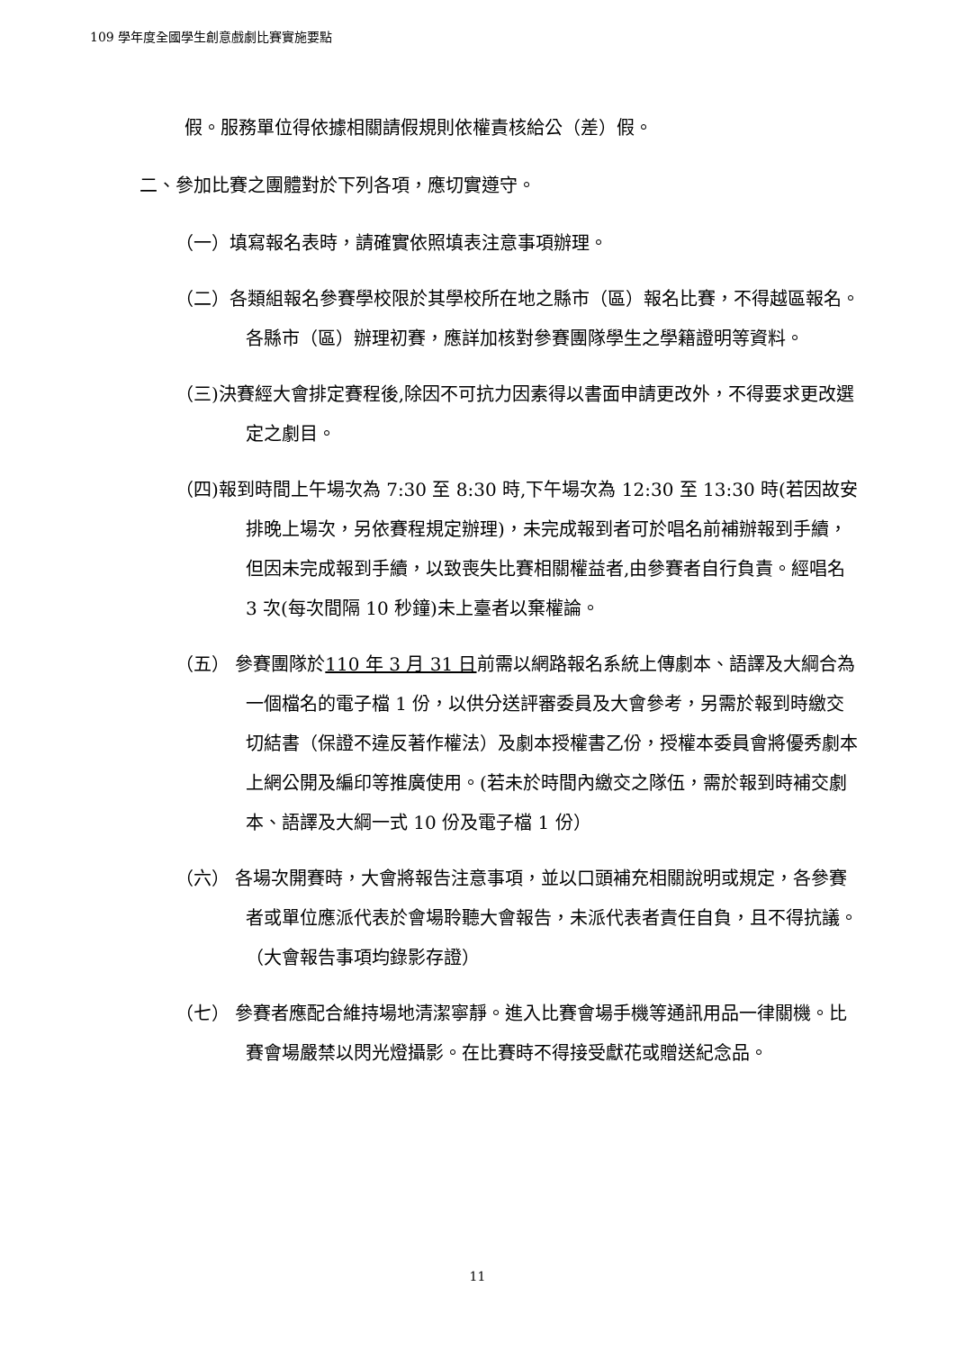109 學年度全國學生創意戲劇比賽實施要點
假。服務單位得依據相關請假規則依權責核給公（差）假。
二、參加比賽之團體對於下列各項，應切實遵守。
（一）填寫報名表時，請確實依照填表注意事項辦理。
（二）各類組報名參賽學校限於其學校所在地之縣市（區）報名比賽，不得越區報名。各縣市（區）辦理初賽，應詳加核對參賽團隊學生之學籍證明等資料。
（三)決賽經大會排定賽程後,除因不可抗力因素得以書面申請更改外，不得要求更改選定之劇目。
（四)報到時間上午場次為 7:30 至 8:30 時,下午場次為 12:30 至 13:30 時(若因故安排晚上場次，另依賽程規定辦理)，未完成報到者可於唱名前補辦報到手續，但因未完成報到手續，以致喪失比賽相關權益者,由參賽者自行負責。經唱名 3 次(每次間隔 10 秒鐘)未上臺者以棄權論。
（五） 參賽團隊於110 年 3 月 31 日前需以網路報名系統上傳劇本、語譯及大綱合為一個檔名的電子檔 1 份，以供分送評審委員及大會參考，另需於報到時繳交切結書（保證不違反著作權法）及劇本授權書乙份，授權本委員會將優秀劇本上網公開及編印等推廣使用。(若未於時間內繳交之隊伍，需於報到時補交劇本、語譯及大綱一式 10 份及電子檔 1 份）
（六） 各場次開賽時，大會將報告注意事項，並以口頭補充相關說明或規定，各參賽者或單位應派代表於會場聆聽大會報告，未派代表者責任自負，且不得抗議。（大會報告事項均錄影存證）
（七） 參賽者應配合維持場地清潔寧靜。進入比賽會場手機等通訊用品一律關機。比賽會場嚴禁以閃光燈攝影。在比賽時不得接受獻花或贈送紀念品。
11